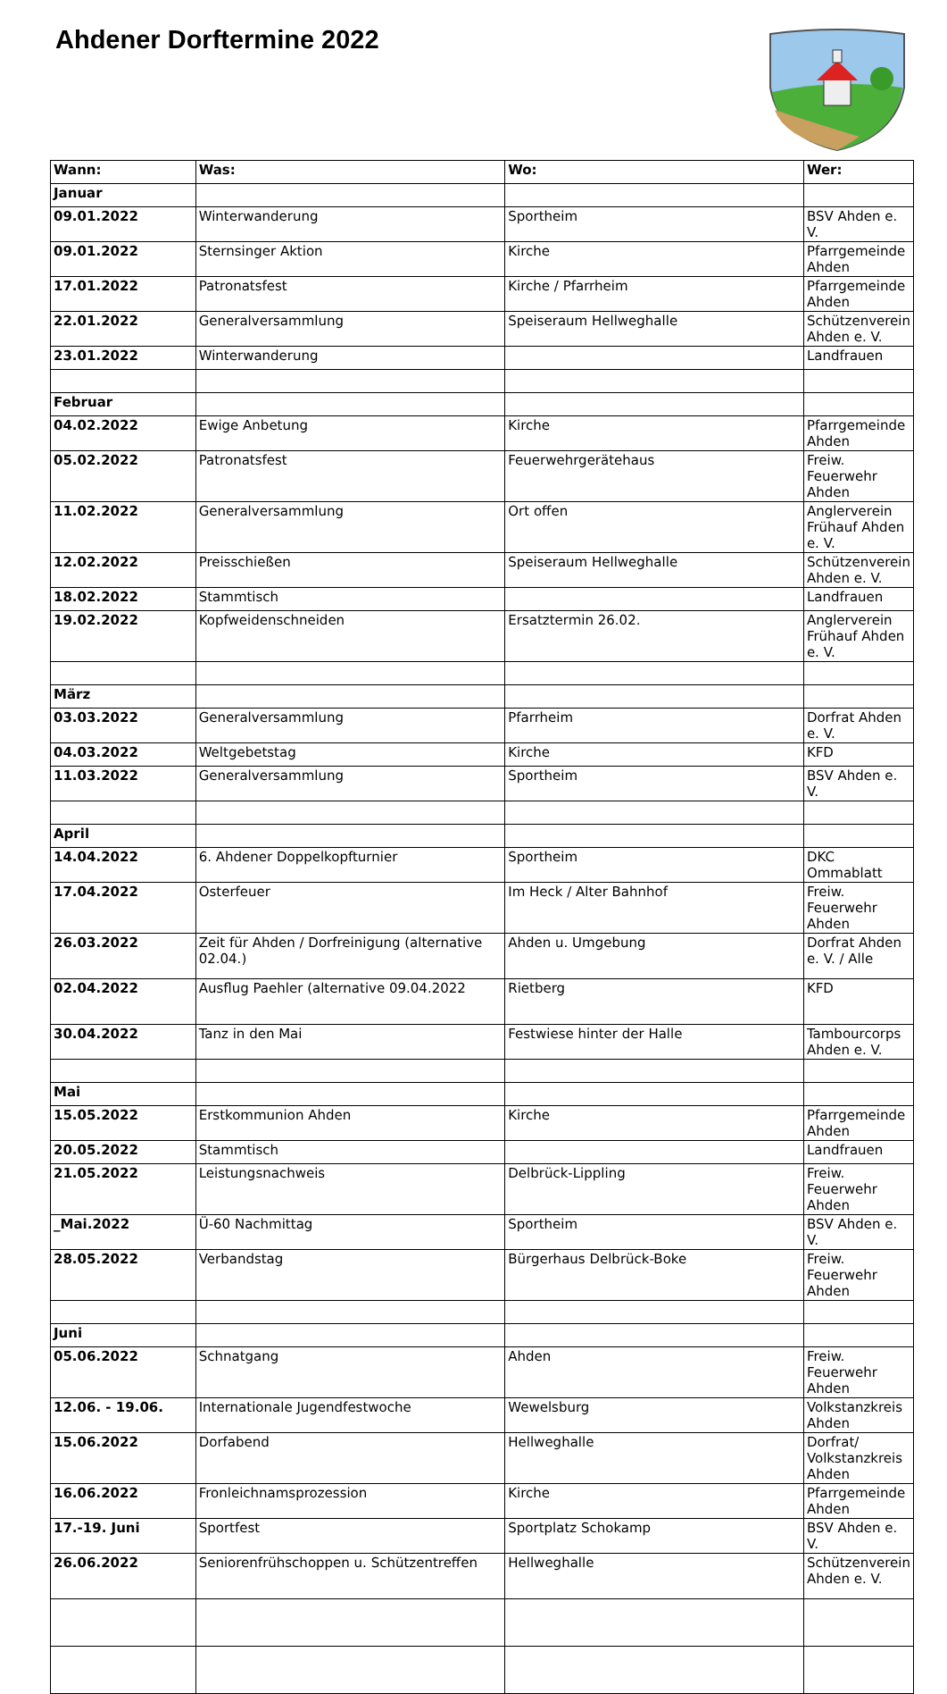Ahdener Dorftermine 2022
| Wann: | Was: | Wo: | Wer: |
| --- | --- | --- | --- |
| Januar | | | |
| 09.01.2022 | Winterwanderung | Sportheim | BSV Ahden e. V. |
| 09.01.2022 | Sternsinger Aktion | Kirche | Pfarrgemeinde Ahden |
| 17.01.2022 | Patronatsfest | Kirche / Pfarrheim | Pfarrgemeinde Ahden |
| 22.01.2022 | Generalversammlung | Speiseraum Hellweghalle | Schützenverein Ahden e. V. |
| 23.01.2022 | Winterwanderung | | Landfrauen |
| Februar | | | |
| 04.02.2022 | Ewige Anbetung | Kirche | Pfarrgemeinde Ahden |
| 05.02.2022 | Patronatsfest | Feuerwehrgerätehaus | Freiw. Feuerwehr Ahden |
| 11.02.2022 | Generalversammlung | Ort offen | Anglerverein Frühauf Ahden e. V. |
| 12.02.2022 | Preisschießen | Speiseraum Hellweghalle | Schützenverein Ahden e. V. |
| 18.02.2022 | Stammtisch | | Landfrauen |
| 19.02.2022 | Kopfweidenschneiden | Ersatztermin 26.02. | Anglerverein Frühauf Ahden e. V. |
| März | | | |
| 03.03.2022 | Generalversammlung | Pfarrheim | Dorfrat Ahden e. V. |
| 04.03.2022 | Weltgebetstag | Kirche | KFD |
| 11.03.2022 | Generalversammlung | Sportheim | BSV Ahden e. V. |
| April | | | |
| 14.04.2022 | 6. Ahdener Doppelkopfturnier | Sportheim | DKC Ommablatt |
| 17.04.2022 | Osterfeuer | Im Heck / Alter Bahnhof | Freiw. Feuerwehr Ahden |
| 26.03.2022 | Zeit für Ahden / Dorfreinigung (alternative 02.04.) | Ahden u. Umgebung | Dorfrat Ahden e. V. / Alle |
| 02.04.2022 | Ausflug Paehler (alternative 09.04.2022 | Rietberg | KFD |
| 30.04.2022 | Tanz in den Mai | Festwiese hinter der Halle | Tambourcorps Ahden e. V. |
| Mai | | | |
| 15.05.2022 | Erstkommunion Ahden | Kirche | Pfarrgemeinde Ahden |
| 20.05.2022 | Stammtisch | | Landfrauen |
| 21.05.2022 | Leistungsnachweis | Delbrück-Lippling | Freiw. Feuerwehr Ahden |
| _Mai.2022 | Ü-60 Nachmittag | Sportheim | BSV Ahden e. V. |
| 28.05.2022 | Verbandstag | Bürgerhaus Delbrück-Boke | Freiw. Feuerwehr Ahden |
| Juni | | | |
| 05.06.2022 | Schnatgang | Ahden | Freiw. Feuerwehr Ahden |
| 12.06. - 19.06. | Internationale Jugendfestwoche | Wewelsburg | Volkstanzkreis Ahden |
| 15.06.2022 | Dorfabend | Hellweghalle | Dorfrat/ Volkstanzkreis Ahden |
| 16.06.2022 | Fronleichnamsprozession | Kirche | Pfarrgemeinde Ahden |
| 17.-19. Juni | Sportfest | Sportplatz Schokamp | BSV Ahden e. V. |
| 26.06.2022 | Seniorenfrühschoppen u. Schützentreffen | Hellweghalle | Schützenverein Ahden e. V. |